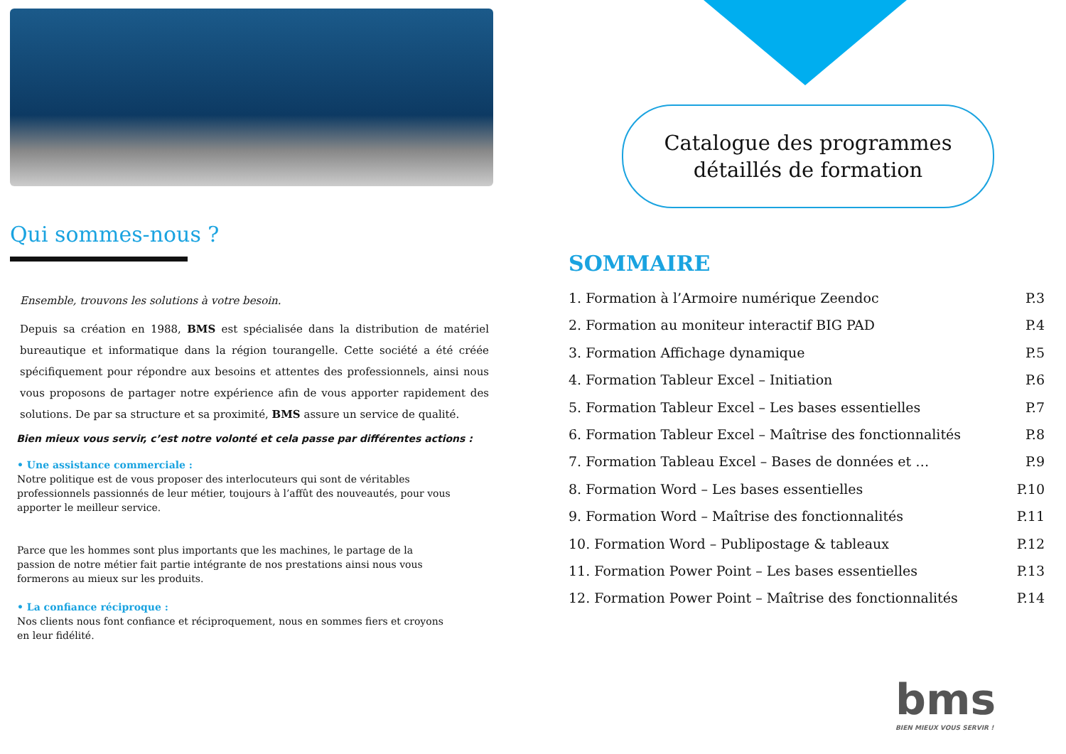Qui sommes-nous ?
Ensemble, trouvons les solutions à votre besoin.
Depuis sa création en 1988, BMS est spécialisée dans la distribution de matériel bureautique et informatique dans la région tourangelle. Cette société a été créée spécifiquement pour répondre aux besoins et attentes des professionnels, ainsi nous vous proposons de partager notre expérience afin de vous apporter rapidement des solutions. De par sa structure et sa proximité, BMS assure un service de qualité.
Bien mieux vous servir, c’est notre volonté et cela passe par différentes actions :
• Une assistance commerciale :
Notre politique est de vous proposer des interlocuteurs qui sont de véritables professionnels passionnés de leur métier, toujours à l’affût des nouveautés, pour vous apporter le meilleur service.
Parce que les hommes sont plus importants que les machines, le partage de la passion de notre métier fait partie intégrante de nos prestations ainsi nous vous formerons au mieux sur les produits.
• La confiance réciproque :
Nos clients nous font confiance et réciproquement, nous en sommes fiers et croyons en leur fidélité.
Catalogue des programmes
détaillés de formation
SOMMAIRE
1. Formation à l’Armoire numérique Zeendoc P.3
2. Formation au moniteur interactif BIG PAD P.4
3. Formation Affichage dynamique P.5
4. Formation Tableur Excel – Initiation P.6
5. Formation Tableur Excel – Les bases essentielles P.7
6. Formation Tableur Excel – Maîtrise des fonctionnalités P.8
7. Formation Tableau Excel – Bases de données et … P.9
8. Formation Word – Les bases essentielles P.10
9. Formation Word – Maîtrise des fonctionnalités P.11
10. Formation Word – Publipostage & tableaux P.12
11. Formation Power Point – Les bases essentielles P.13
12. Formation Power Point – Maîtrise des fonctionnalités P.14
bms
BIEN MIEUX VOUS SERVIR !